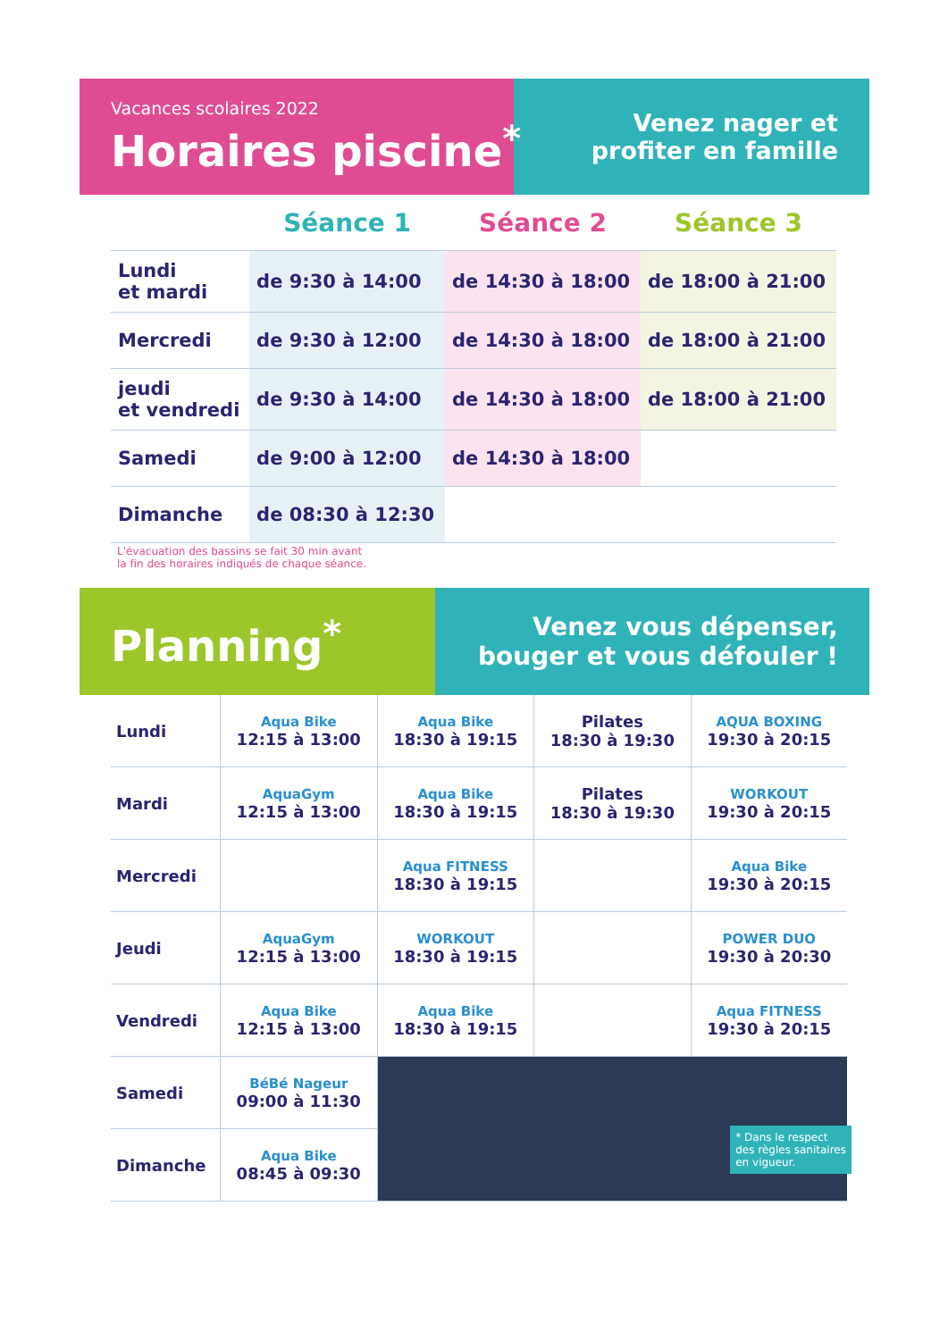Vacances scolaires 2022
Horaires piscine<sup>*</sup>
Venez nager et
profiter en famille
| | Séance 1 | Séance 2 | Séance 3 |
| --- | --- | --- | --- |
| Lundi et mardi | de 9:30 à 14:00 | de 14:30 à 18:00 | de 18:00 à 21:00 |
| Mercredi | de 9:30 à 12:00 | de 14:30 à 18:00 | de 18:00 à 21:00 |
| jeudi et vendredi | de 9:30 à 14:00 | de 14:30 à 18:00 | de 18:00 à 21:00 |
| Samedi | de 9:00 à 12:00 | de 14:30 à 18:00 | |
| Dimanche | de 08:30 à 12:30 | | |
L'évacuation des bassins se fait 30 min avant
la fin des horaires indiqués de chaque séance.
Planning<sup>*</sup>
Venez vous dépenser,
bouger et vous défouler !
| Lundi | Aqua Bike 12:15 à 13:00 | Aqua Bike 18:30 à 19:15 | Pilates 18:30 à 19:30 | AQUA BOXING 19:30 à 20:15 |
| Mardi | AquaGym 12:15 à 13:00 | Aqua Bike 18:30 à 19:15 | Pilates 18:30 à 19:30 | WORKOUT 19:30 à 20:15 |
| Mercredi | | Aqua FITNESS 18:30 à 19:15 | | Aqua Bike 19:30 à 20:15 |
| Jeudi | AquaGym 12:15 à 13:00 | WORKOUT 18:30 à 19:15 | | POWER DUO 19:30 à 20:30 |
| Vendredi | Aqua Bike 12:15 à 13:00 | Aqua Bike 18:30 à 19:15 | | Aqua FITNESS 19:30 à 20:15 |
| Samedi | BéBé Nageur 09:00 à 11:30 | | | |
| Dimanche | Aqua Bike 08:45 à 09:30 | | | |
* Dans le respect
des règles sanitaires
en vigueur.